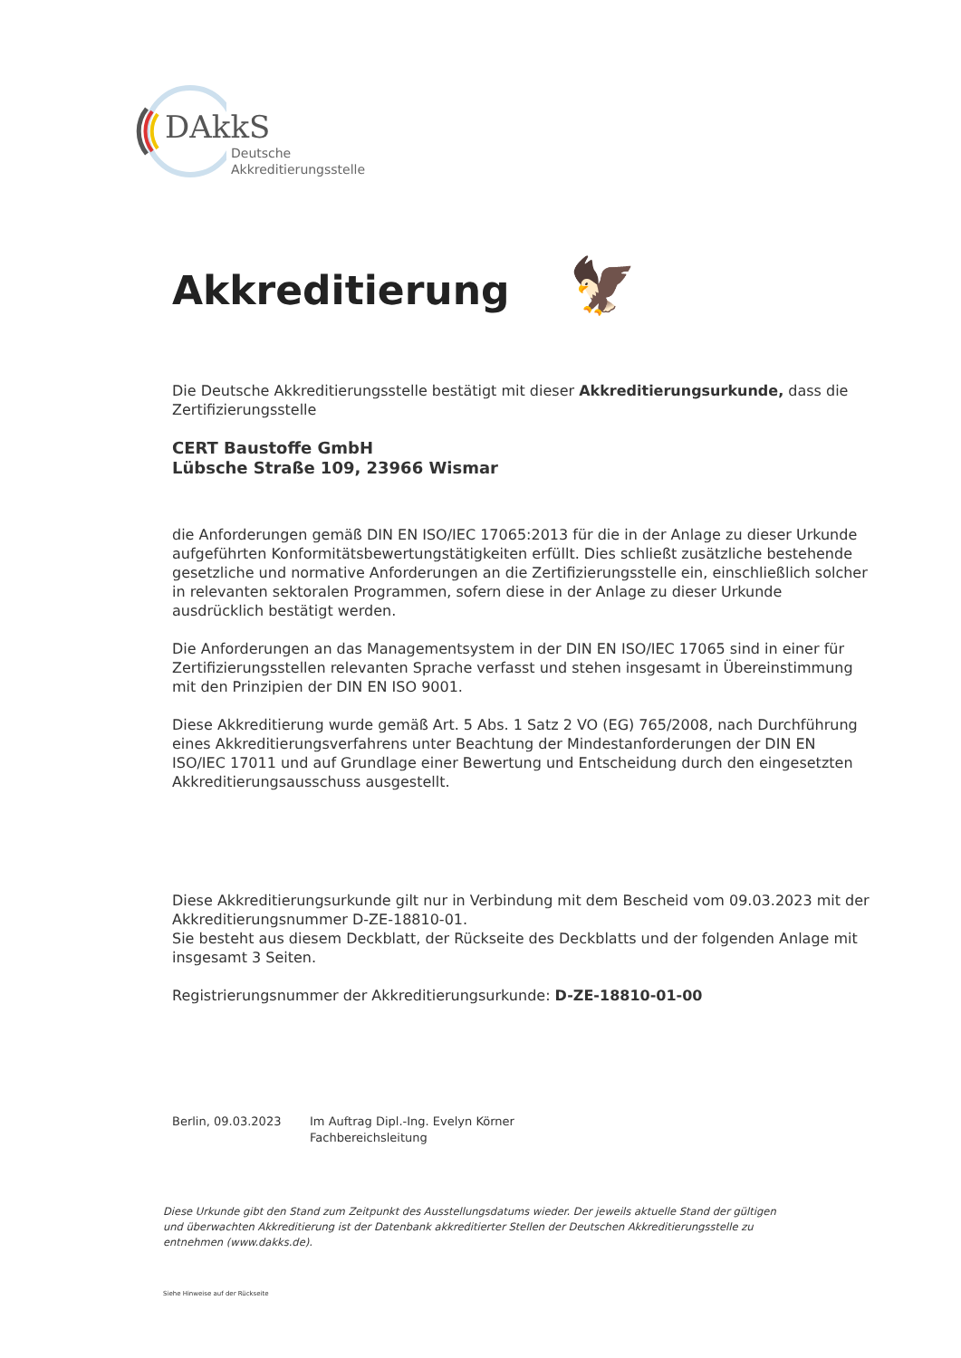DAkkS
Deutsche
Akkreditierungsstelle
Akkreditierung 🦅
Die Deutsche Akkreditierungsstelle bestätigt mit dieser Akkreditierungsurkunde, dass die Zertifizierungsstelle
CERT Baustoffe GmbH
Lübsche Straße 109, 23966 Wismar
die Anforderungen gemäß DIN EN ISO/IEC 17065:2013 für die in der Anlage zu dieser Urkunde aufgeführten Konformitätsbewertungstätigkeiten erfüllt. Dies schließt zusätzliche bestehende gesetzliche und normative Anforderungen an die Zertifizierungsstelle ein, einschließlich solcher in relevanten sektoralen Programmen, sofern diese in der Anlage zu dieser Urkunde ausdrücklich bestätigt werden.
Die Anforderungen an das Managementsystem in der DIN EN ISO/IEC 17065 sind in einer für Zertifizierungsstellen relevanten Sprache verfasst und stehen insgesamt in Übereinstimmung mit den Prinzipien der DIN EN ISO 9001.
Diese Akkreditierung wurde gemäß Art. 5 Abs. 1 Satz 2 VO (EG) 765/2008, nach Durchführung eines Akkreditierungsverfahrens unter Beachtung der Mindestanforderungen der DIN EN ISO/IEC 17011 und auf Grundlage einer Bewertung und Entscheidung durch den eingesetzten Akkreditierungsausschuss ausgestellt.
Diese Akkreditierungsurkunde gilt nur in Verbindung mit dem Bescheid vom 09.03.2023 mit der Akkreditierungsnummer D-ZE-18810-01.
Sie besteht aus diesem Deckblatt, der Rückseite des Deckblatts und der folgenden Anlage mit insgesamt 3 Seiten.
Registrierungsnummer der Akkreditierungsurkunde: D-ZE-18810-01-00
Berlin, 09.03.2023 Im Auftrag Dipl.-Ing. Evelyn Körner
Fachbereichsleitung
Diese Urkunde gibt den Stand zum Zeitpunkt des Ausstellungsdatums wieder. Der jeweils aktuelle Stand der gültigen und überwachten Akkreditierung ist der Datenbank akkreditierter Stellen der Deutschen Akkreditierungsstelle zu entnehmen (www.dakks.de).
Siehe Hinweise auf der Rückseite